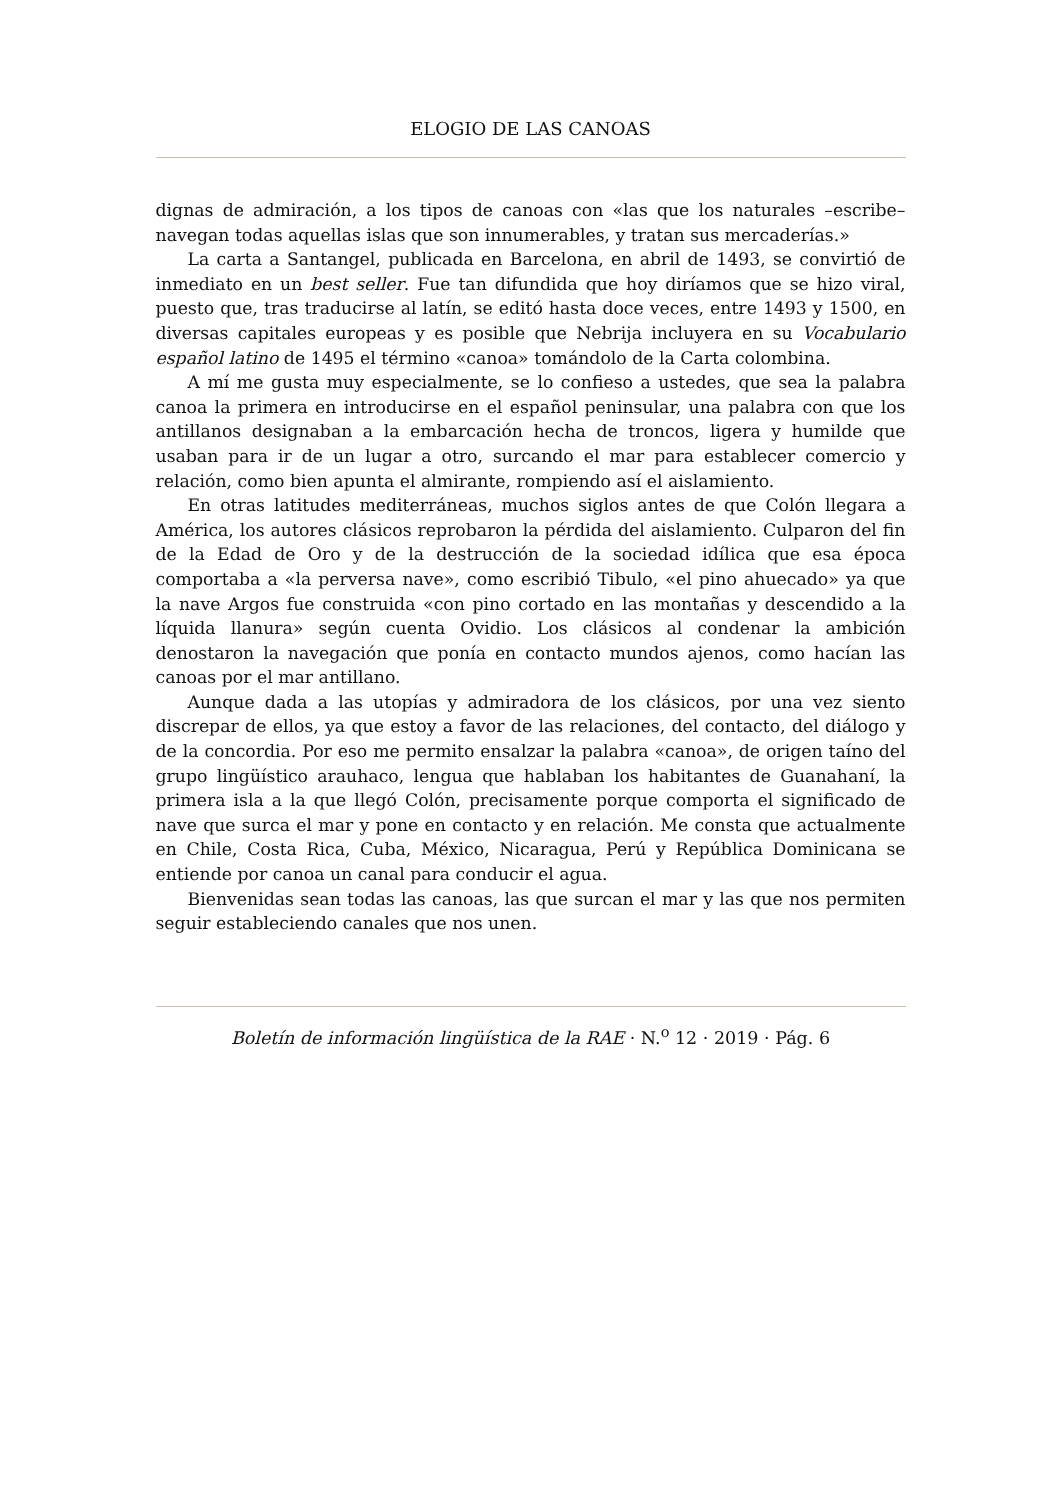ELOGIO DE LAS CANOAS
dignas de admiración, a los tipos de canoas con «las que los naturales –escribe– navegan todas aquellas islas que son innumerables, y tratan sus mercaderías.»
La carta a Santangel, publicada en Barcelona, en abril de 1493, se convirtió de inmediato en un best seller. Fue tan difundida que hoy diríamos que se hizo viral, puesto que, tras traducirse al latín, se editó hasta doce veces, entre 1493 y 1500, en diversas capitales europeas y es posible que Nebrija incluyera en su Vocabulario español latino de 1495 el término «canoa» tomándolo de la Carta colombina.
A mí me gusta muy especialmente, se lo confieso a ustedes, que sea la palabra canoa la primera en introducirse en el español peninsular, una palabra con que los antillanos designaban a la embarcación hecha de troncos, ligera y humilde que usaban para ir de un lugar a otro, surcando el mar para establecer comercio y relación, como bien apunta el almirante, rompiendo así el aislamiento.
En otras latitudes mediterráneas, muchos siglos antes de que Colón llegara a América, los autores clásicos reprobaron la pérdida del aislamiento. Culparon del fin de la Edad de Oro y de la destrucción de la sociedad idílica que esa época comportaba a «la perversa nave», como escribió Tibulo, «el pino ahuecado» ya que la nave Argos fue construida «con pino cortado en las montañas y descendido a la líquida llanura» según cuenta Ovidio. Los clásicos al condenar la ambición denostaron la navegación que ponía en contacto mundos ajenos, como hacían las canoas por el mar antillano.
Aunque dada a las utopías y admiradora de los clásicos, por una vez siento discrepar de ellos, ya que estoy a favor de las relaciones, del contacto, del diálogo y de la concordia. Por eso me permito ensalzar la palabra «canoa», de origen taíno del grupo lingüístico arauhaco, lengua que hablaban los habitantes de Guanahaní, la primera isla a la que llegó Colón, precisamente porque comporta el significado de nave que surca el mar y pone en contacto y en relación. Me consta que actualmente en Chile, Costa Rica, Cuba, México, Nicaragua, Perú y República Dominicana se entiende por canoa un canal para conducir el agua.
Bienvenidas sean todas las canoas, las que surcan el mar y las que nos permiten seguir estableciendo canales que nos unen.
Boletín de información lingüística de la RAE · N.<sup>o</sup> 12 · 2019 · Pág. 6